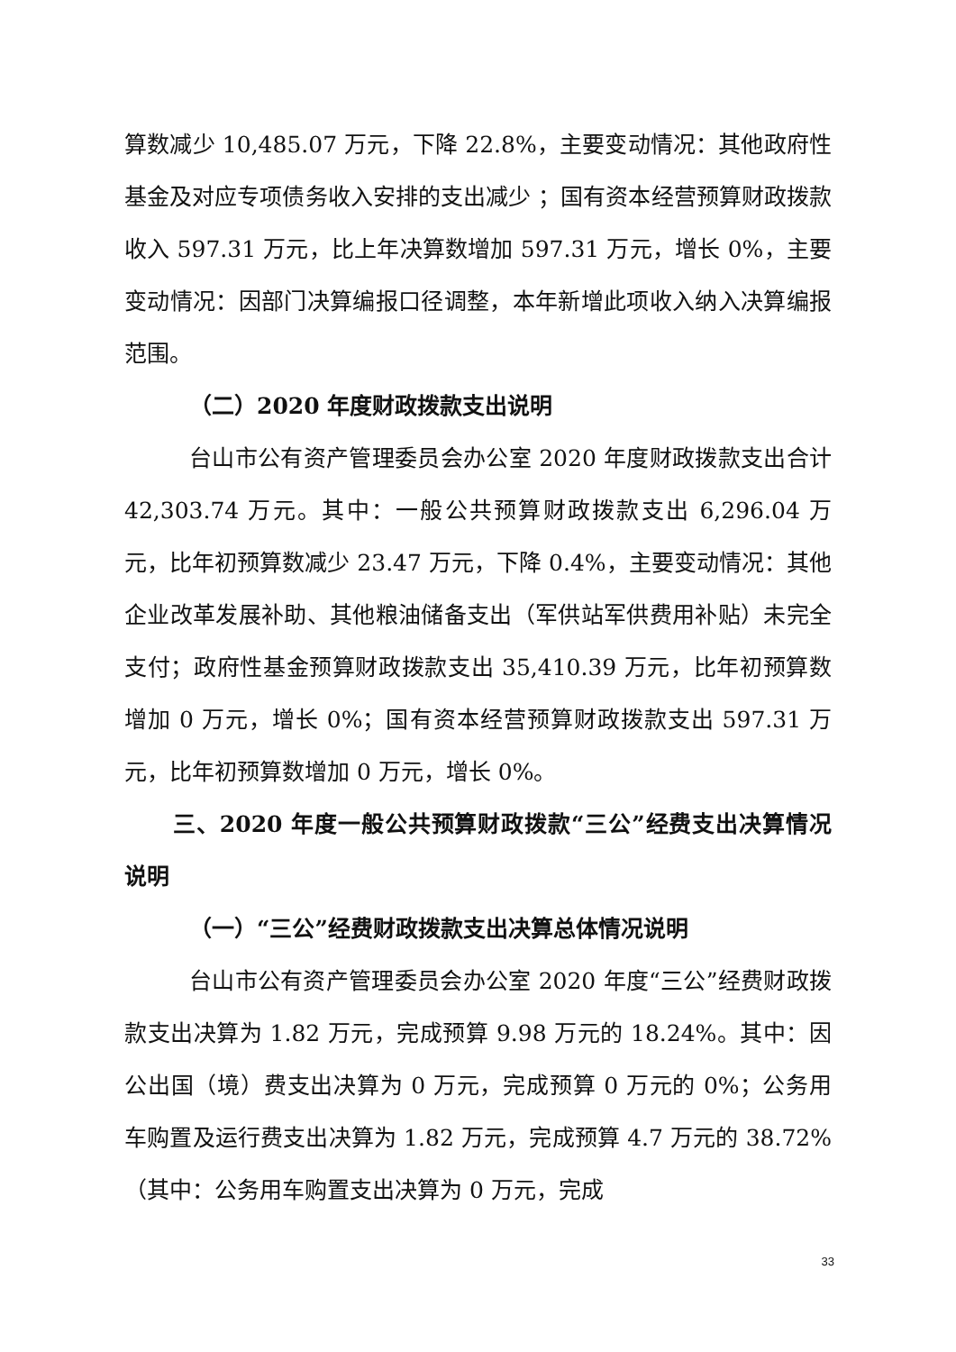算数减少 10,485.07 万元，下降 22.8%，主要变动情况：其他政府性基金及对应专项债务收入安排的支出减少 ；国有资本经营预算财政拨款收入 597.31 万元，比上年决算数增加 597.31 万元，增长 0%，主要变动情况：因部门决算编报口径调整，本年新增此项收入纳入决算编报范围。
（二）2020 年度财政拨款支出说明
台山市公有资产管理委员会办公室 2020 年度财政拨款支出合计 42,303.74 万元。其中：一般公共预算财政拨款支出 6,296.04 万元，比年初预算数减少 23.47 万元，下降 0.4%，主要变动情况：其他企业改革发展补助、其他粮油储备支出（军供站军供费用补贴）未完全支付；政府性基金预算财政拨款支出 35,410.39 万元，比年初预算数增加 0 万元，增长 0%；国有资本经营预算财政拨款支出 597.31 万元，比年初预算数增加 0 万元，增长 0%。
三、2020 年度一般公共预算财政拨款“三公”经费支出决算情况说明
（一）“三公”经费财政拨款支出决算总体情况说明
台山市公有资产管理委员会办公室 2020 年度“三公”经费财政拨款支出决算为 1.82 万元，完成预算 9.98 万元的 18.24%。其中：因公出国（境）费支出决算为 0 万元，完成预算 0 万元的 0%；公务用车购置及运行费支出决算为 1.82 万元，完成预算 4.7 万元的 38.72%（其中：公务用车购置支出决算为 0 万元，完成
33